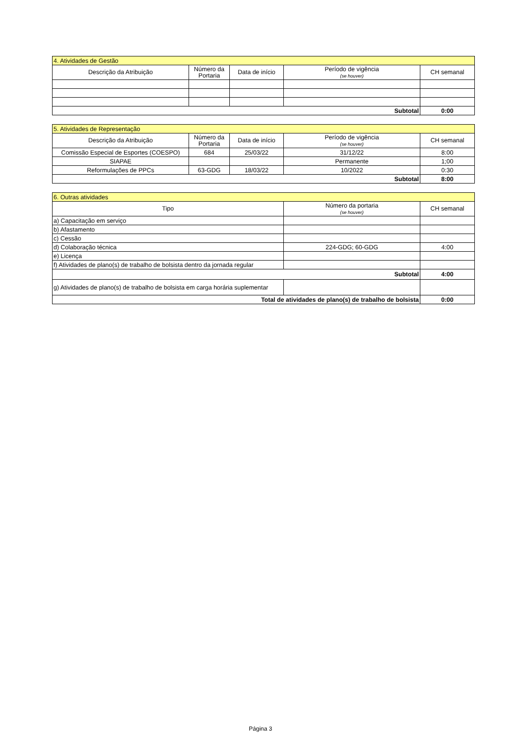| 4. Atividades de Gestão | | | | |
| Descrição da Atribuição | Número da Portaria | Data de início | Período de vigência (se houver) | CH semanal |
| Subtotal | | | | 0:00 |
| 5. Atividades de Representação | | | | |
| Descrição da Atribuição | Número da Portaria | Data de início | Período de vigência (se houver) | CH semanal |
| Comissão Especial de Esportes (COESPO) | 684 | 25/03/22 | 31/12/22 | 8:00 |
| SIAPAE | | | Permanente | 1;00 |
| Reformulações de PPCs | 63-GDG | 18/03/22 | 10/2022 | 0:30 |
| Subtotal | | | | 8:00 |
| 6. Outras atividades | | |
| Tipo | Número da portaria (se houver) | CH semanal |
| a) Capacitação em serviço | | |
| b) Afastamento | | |
| c) Cessão | | |
| d) Colaboração técnica | 224-GDG; 60-GDG | 4:00 |
| e) Licença | | |
| f) Atividades de plano(s) de trabalho de bolsista dentro da jornada regular | | |
| Subtotal | | 4:00 |
| g) Atividades de plano(s) de trabalho de bolsista em carga horária suplementar | | |
| Total de atividades de plano(s) de trabalho de bolsista | | 0:00 |
Página 3